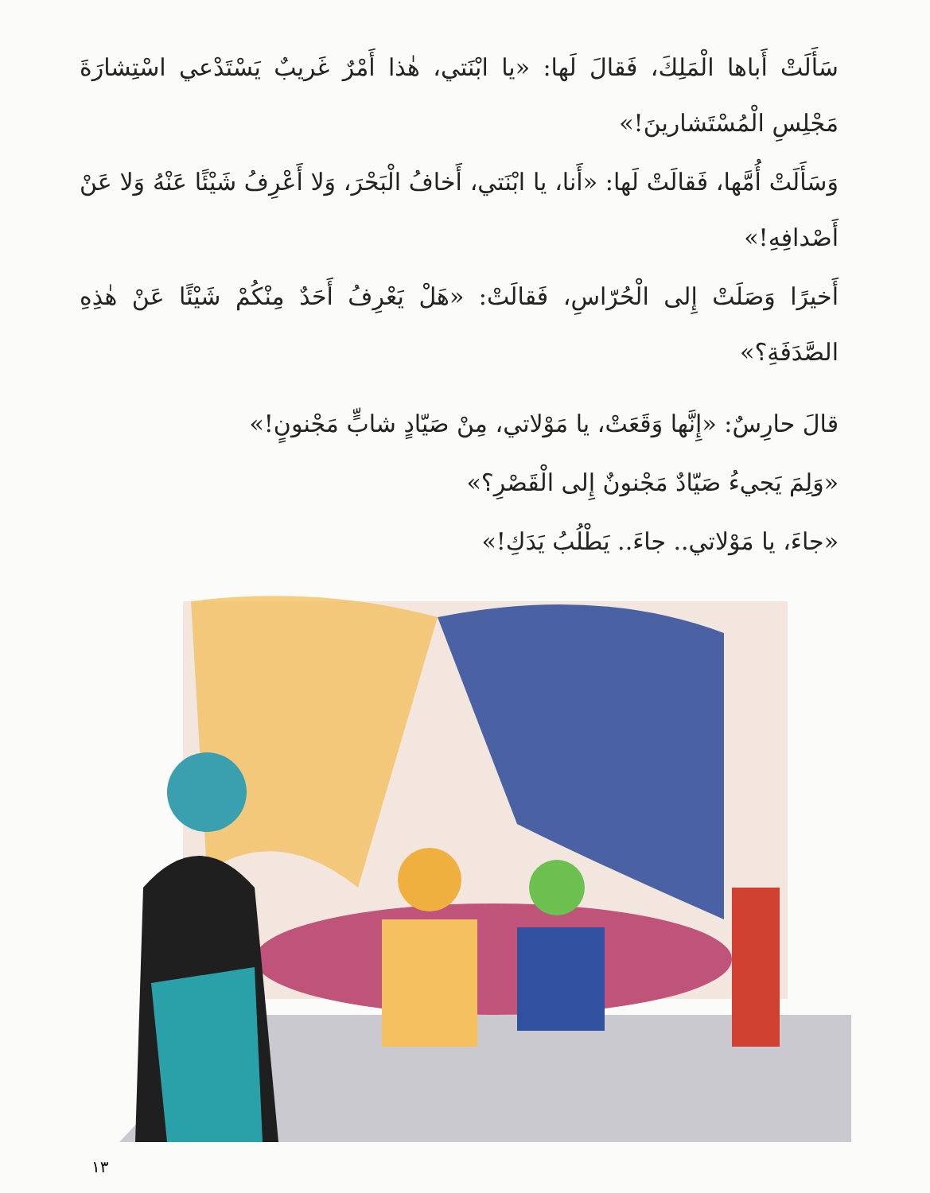سَأَلَتْ أَباها الْمَلِكَ، فَقالَ لَها: «يا ابْنَتي، هٰذا أَمْرٌ غَريبٌ يَسْتَدْعي اسْتِشارَةَ مَجْلِسِ الْمُسْتَشارينَ!»
وَسَأَلَتْ أُمَّها، فَقالَتْ لَها: «أَنا، يا ابْنَتي، أَخافُ الْبَحْرَ، وَلا أَعْرِفُ شَيْئًا عَنْهُ وَلا عَنْ أَصْدافِهِ!»
أَخيرًا وَصَلَتْ إِلى الْحُرّاسِ، فَقالَتْ: «هَلْ يَعْرِفُ أَحَدٌ مِنْكُمْ شَيْئًا عَنْ هٰذِهِ الصَّدَفَةِ؟»
قالَ حارِسٌ: «إِنَّها وَقَعَتْ، يا مَوْلاتي، مِنْ صَيّادٍ شابٍّ مَجْنونٍ!»
«وَلِمَ يَجيءُ صَيّادٌ مَجْنونٌ إِلى الْقَصْرِ؟»
«جاءَ، يا مَوْلاتي.. جاءَ.. يَطْلُبُ يَدَكِ!»
١٣